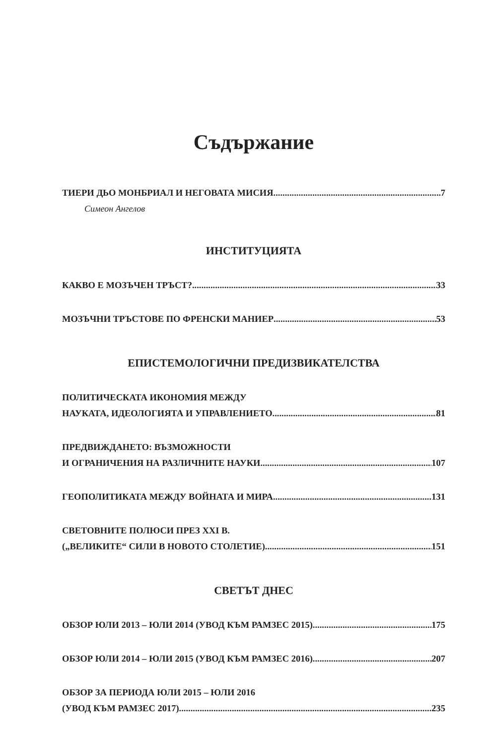Съдържание
ТИЕРИ ДЬО МОНБРИАЛ И НЕГОВАТА МИСИЯ 7
Симеон Ангелов
ИНСТИТУЦИЯТА
КАКВО Е МОЗЪЧЕН ТРЪСТ? 33
МОЗЪЧНИ ТРЪСТОВЕ ПО ФРЕНСКИ МАНИЕР 53
ЕПИСТЕМОЛОГИЧНИ ПРЕДИЗВИКАТЕЛСТВА
ПОЛИТИЧЕСКАТА ИКОНОМИЯ МЕЖДУ
НАУКАТА, ИДЕОЛОГИЯТА И УПРАВЛЕНИЕТО 81
ПРЕДВИЖДАНЕТО: ВЪЗМОЖНОСТИ
И ОГРАНИЧЕНИЯ НА РАЗЛИЧНИТЕ НАУКИ 107
ГЕОПОЛИТИКАТА МЕЖДУ ВОЙНАТА И МИРА 131
СВЕТОВНИТЕ ПОЛЮСИ ПРЕЗ XXI В.
(„ВЕЛИКИТЕ“ СИЛИ В НОВОТО СТОЛЕТИЕ) 151
СВЕТЪТ ДНЕС
ОБЗОР ЮЛИ 2013 – ЮЛИ 2014 (УВОД КЪМ РАМЗЕС 2015) 175
ОБЗОР ЮЛИ 2014 – ЮЛИ 2015 (УВОД КЪМ РАМЗЕС 2016) 207
ОБЗОР ЗА ПЕРИОДА ЮЛИ 2015 – ЮЛИ 2016
(УВОД КЪМ РАМЗЕС 2017) 235